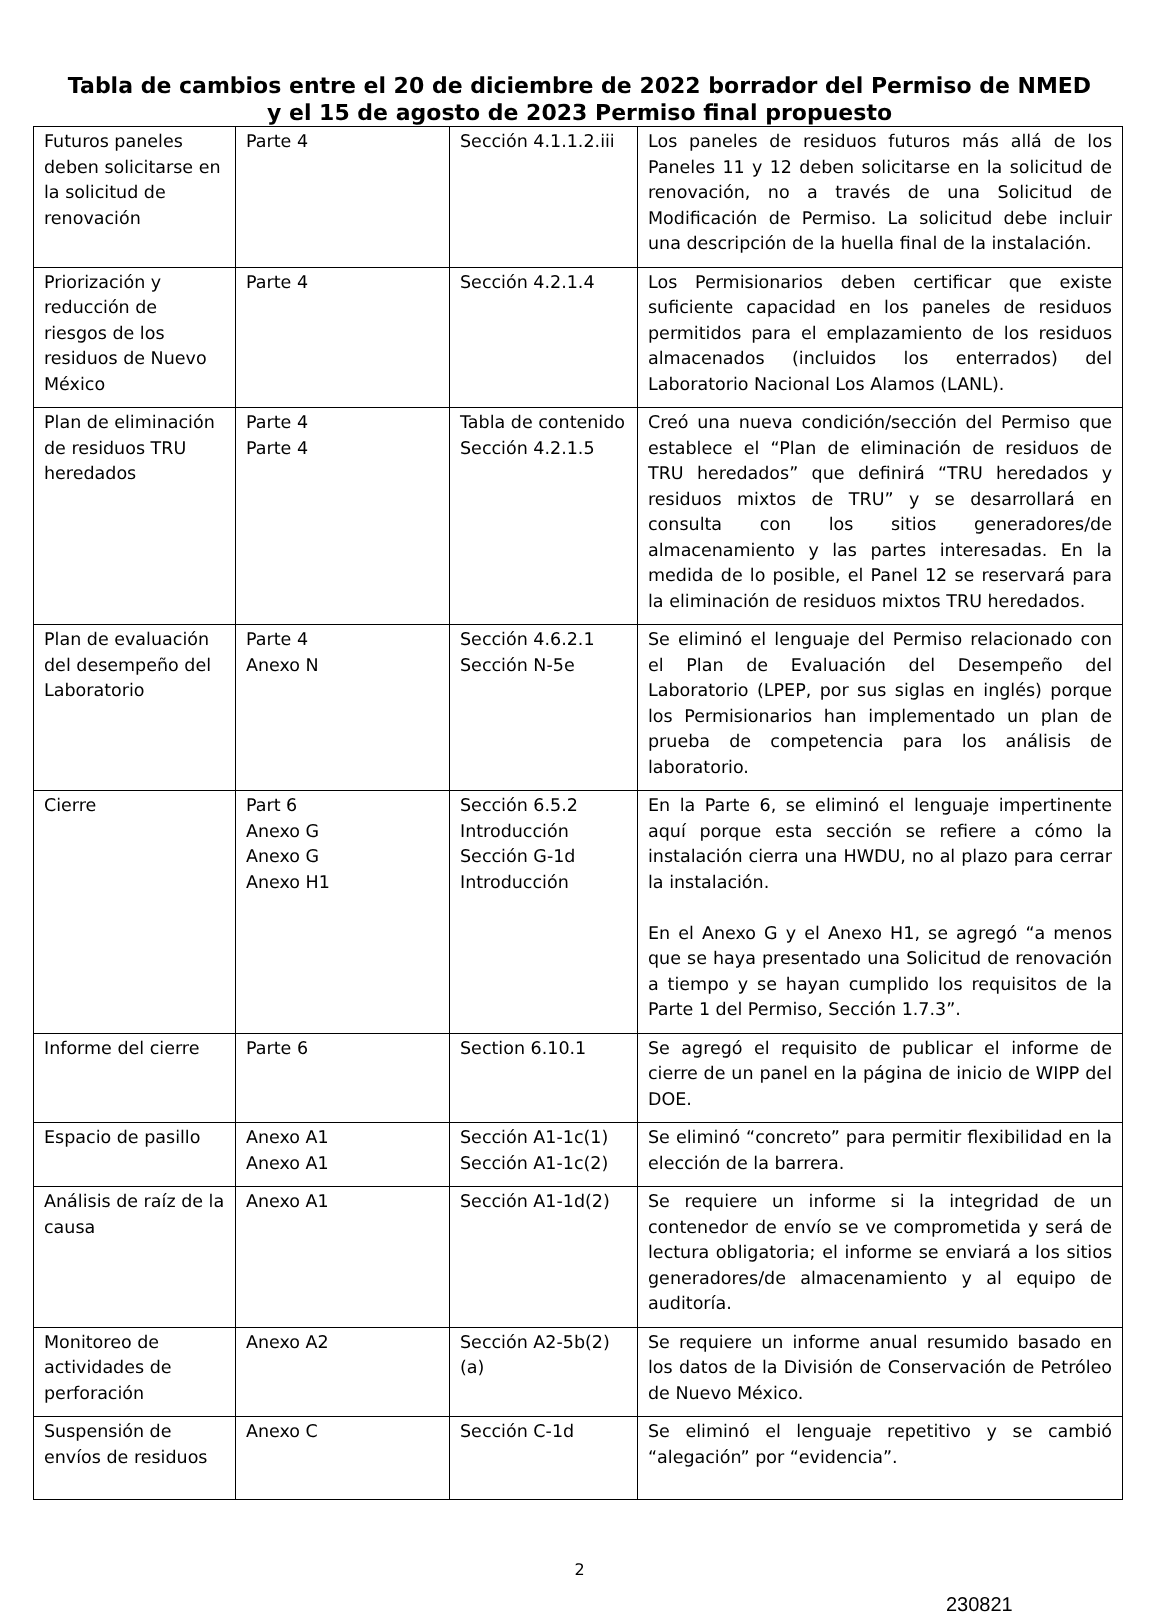Tabla de cambios entre el 20 de diciembre de 2022 borrador del Permiso de NMED
y el 15 de agosto de 2023 Permiso final propuesto
| Futuros paneles deben solicitarse en la solicitud de renovación | Parte 4 | Sección 4.1.1.2.iii | Los paneles de residuos futuros más allá de los Paneles 11 y 12 deben solicitarse en la solicitud de renovación, no a través de una Solicitud de Modificación de Permiso. La solicitud debe incluir una descripción de la huella final de la instalación. |
| Priorización y reducción de riesgos de los residuos de Nuevo México | Parte 4 | Sección 4.2.1.4 | Los Permisionarios deben certificar que existe suficiente capacidad en los paneles de residuos permitidos para el emplazamiento de los residuos almacenados (incluidos los enterrados) del Laboratorio Nacional Los Alamos (LANL). |
| Plan de eliminación de residuos TRU heredados | Parte 4 Parte 4 | Tabla de contenido Sección 4.2.1.5 | Creó una nueva condición/sección del Permiso que establece el “Plan de eliminación de residuos de TRU heredados” que definirá “TRU heredados y residuos mixtos de TRU” y se desarrollará en consulta con los sitios generadores/de almacenamiento y las partes interesadas. En la medida de lo posible, el Panel 12 se reservará para la eliminación de residuos mixtos TRU heredados. |
| Plan de evaluación del desempeño del Laboratorio | Parte 4 Anexo N | Sección 4.6.2.1 Sección N-5e | Se eliminó el lenguaje del Permiso relacionado con el Plan de Evaluación del Desempeño del Laboratorio (LPEP, por sus siglas en inglés) porque los Permisionarios han implementado un plan de prueba de competencia para los análisis de laboratorio. |
| Cierre | Part 6 Anexo G Anexo G Anexo H1 | Sección 6.5.2 Introducción Sección G-1d Introducción | En la Parte 6, se eliminó el lenguaje impertinente aquí porque esta sección se refiere a cómo la instalación cierra una HWDU, no al plazo para cerrar la instalación. En el Anexo G y el Anexo H1, se agregó “a menos que se haya presentado una Solicitud de renovación a tiempo y se hayan cumplido los requisitos de la Parte 1 del Permiso, Sección 1.7.3”. |
| Informe del cierre | Parte 6 | Section 6.10.1 | Se agregó el requisito de publicar el informe de cierre de un panel en la página de inicio de WIPP del DOE. |
| Espacio de pasillo | Anexo A1 Anexo A1 | Sección A1-1c(1) Sección A1-1c(2) | Se eliminó “concreto” para permitir flexibilidad en la elección de la barrera. |
| Análisis de raíz de la causa | Anexo A1 | Sección A1-1d(2) | Se requiere un informe si la integridad de un contenedor de envío se ve comprometida y será de lectura obligatoria; el informe se enviará a los sitios generadores/de almacenamiento y al equipo de auditoría. |
| Monitoreo de actividades de perforación | Anexo A2 | Sección A2-5b(2)(a) | Se requiere un informe anual resumido basado en los datos de la División de Conservación de Petróleo de Nuevo México. |
| Suspensión de envíos de residuos | Anexo C | Sección C-1d | Se eliminó el lenguaje repetitivo y se cambió “alegación” por “evidencia”. |
2
230821